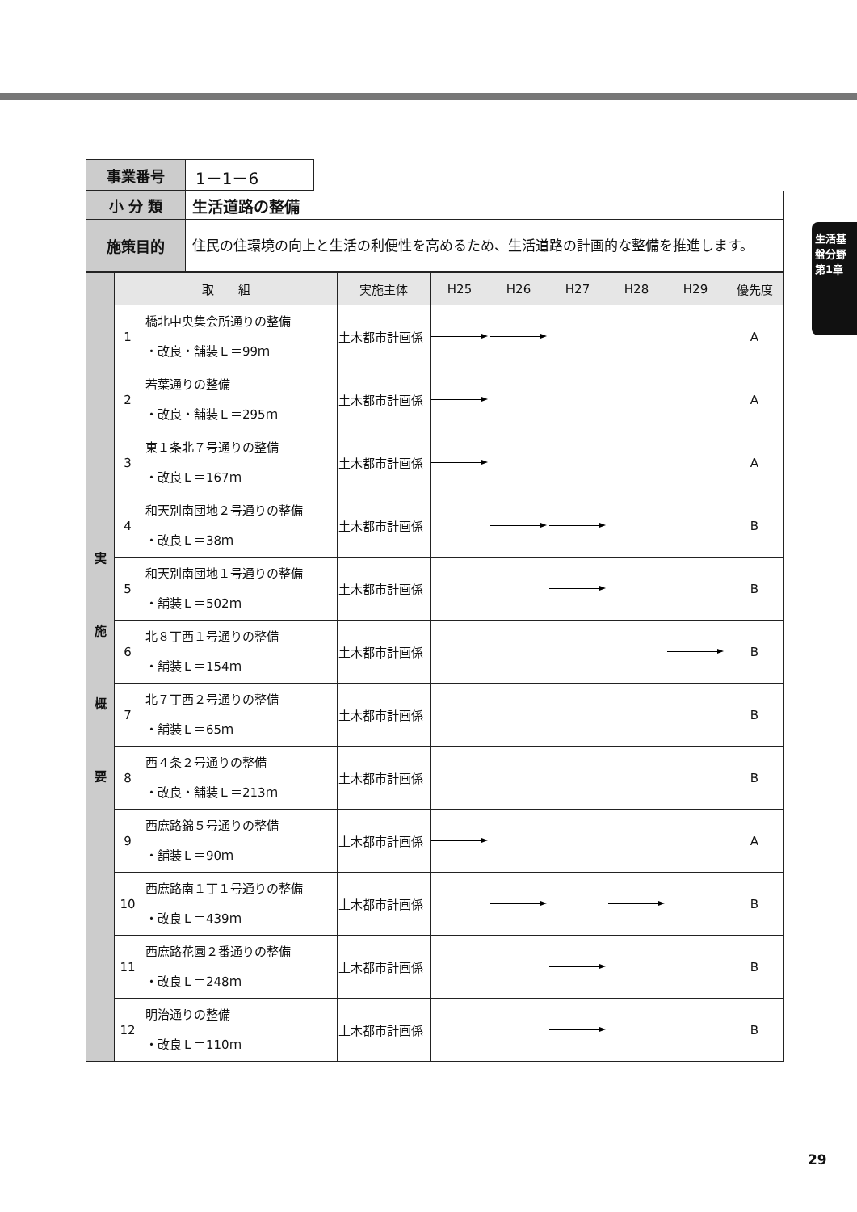生活基盤分野 第1章
| 事業番号 | 1－1－6 |
| 小 分 類 | 生活道路の整備 |
| 施策目的 | 住民の住環境の向上と生活の利便性を高めるため、生活道路の計画的な整備を推進します。 |
| 実 施 概 要 | 取 組 | | 実施主体 | H25 | H26 | H27 | H28 | H29 | 優先度 |
| | 1 | 橋北中央集会所通りの整備 ・改良・舗装Ｌ＝99ｍ | 土木都市計画係 | | | | | | A |
| | 2 | 若葉通りの整備 ・改良・舗装Ｌ＝295ｍ | 土木都市計画係 | | | | | | A |
| | 3 | 東１条北７号通りの整備 ・改良Ｌ＝167ｍ | 土木都市計画係 | | | | | | A |
| | 4 | 和天別南団地２号通りの整備 ・改良Ｌ＝38ｍ | 土木都市計画係 | | | | | | B |
| | 5 | 和天別南団地１号通りの整備 ・舗装Ｌ＝502ｍ | 土木都市計画係 | | | | | | B |
| | 6 | 北８丁西１号通りの整備 ・舗装Ｌ＝154ｍ | 土木都市計画係 | | | | | | B |
| | 7 | 北７丁西２号通りの整備 ・舗装Ｌ＝65ｍ | 土木都市計画係 | | | | | | B |
| | 8 | 西４条２号通りの整備 ・改良・舗装Ｌ＝213ｍ | 土木都市計画係 | | | | | | B |
| | 9 | 西庶路錦５号通りの整備 ・舗装Ｌ＝90ｍ | 土木都市計画係 | | | | | | A |
| | 10 | 西庶路南１丁１号通りの整備 ・改良Ｌ＝439ｍ | 土木都市計画係 | | | | | | B |
| | 11 | 西庶路花園２番通りの整備 ・改良Ｌ＝248ｍ | 土木都市計画係 | | | | | | B |
| | 12 | 明治通りの整備 ・改良Ｌ＝110ｍ | 土木都市計画係 | | | | | | B |
29